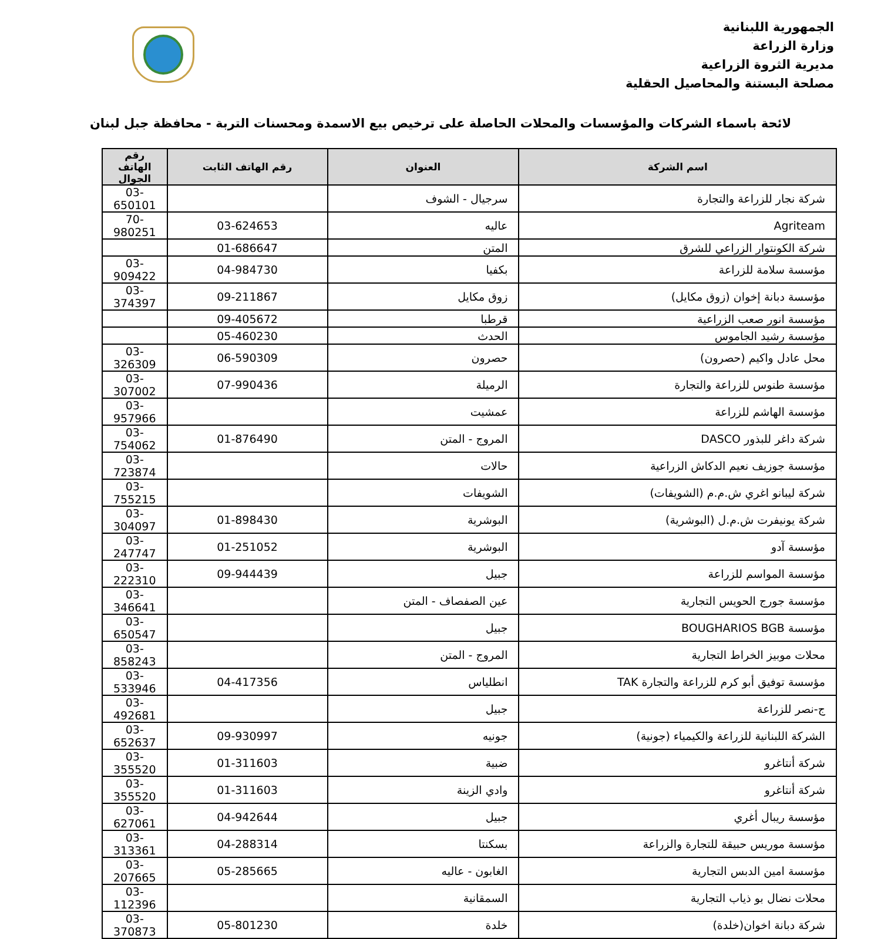الجمهورية اللبنانية
وزارة الزراعة
مديرية الثروة الزراعية
مصلحة البستنة والمحاصيل الحقلية
لائحة باسماء الشركات والمؤسسات والمحلات الحاصلة على ترخيص بيع الاسمدة ومحسنات التربة - محافظة جبل لبنان
| اسم الشركة | العنوان | رقم الهاتف الثابت | رقم الهاتف الجوال |
| --- | --- | --- | --- |
| شركة نجار للزراعة والتجارة | سرجيال - الشوف | | 03-650101 |
| Agriteam | عاليه | 03-624653 | 70-980251 |
| شركة الكونتوار الزراعي للشرق | المتن | 01-686647 | |
| مؤسسة سلامة للزراعة | بكفيا | 04-984730 | 03-909422 |
| مؤسسة دبانة إخوان (زوق مكايل) | زوق مكايل | 09-211867 | 03-374397 |
| مؤسسة انور صعب الزراعية | قرطبا | 09-405672 | |
| مؤسسة رشيد الجاموس | الحدث | 05-460230 | |
| محل عادل واكيم (حصرون) | حصرون | 06-590309 | 03-326309 |
| مؤسسة طنوس للزراعة والتجارة | الرميلة | 07-990436 | 03-307002 |
| مؤسسة الهاشم للزراعة | عمشيت | | 03-957966 |
| شركة داغر للبذور DASCO | المروج - المتن | 01-876490 | 03-754062 |
| مؤسسة جوزيف نعيم الدكاش الزراعية | حالات | | 03-723874 |
| شركة ليبانو اغري ش.م.م (الشويفات) | الشويفات | | 03-755215 |
| شركة يونيفرت ش.م.ل (البوشرية) | البوشرية | 01-898430 | 03-304097 |
| مؤسسة آدو | البوشرية | 01-251052 | 03-247747 |
| مؤسسة المواسم للزراعة | جبيل | 09-944439 | 03-222310 |
| مؤسسة جورج الحويس التجارية | عين الصفصاف - المتن | | 03-346641 |
| مؤسسة BOUGHARIOS BGB | جبيل | | 03-650547 |
| محلات موبيز الخراط التجارية | المروج - المتن | | 03-858243 |
| مؤسسة توفيق أبو كرم للزراعة والتجارة TAK | انطلياس | 04-417356 | 03-533946 |
| ج-نصر للزراعة | جبيل | | 03-492681 |
| الشركة اللبنانية للزراعة والكيمياء (جونية) | جونيه | 09-930997 | 03-652637 |
| شركة أنتاغرو | ضبية | 01-311603 | 03-355520 |
| شركة أنتاغرو | وادي الزينة | 01-311603 | 03-355520 |
| مؤسسة ريبال أغري | جبيل | 04-942644 | 03-627061 |
| مؤسسة موريس حبيقة للتجارة والزراعة | بسكنتا | 04-288314 | 03-313361 |
| مؤسسة امين الدبس التجارية | الغابون - عاليه | 05-285665 | 03-207665 |
| محلات نضال بو ذياب التجارية | السمقانية | | 03-112396 |
| شركة دبانة اخوان(خلدة) | خلدة | 05-801230 | 03-370873 |